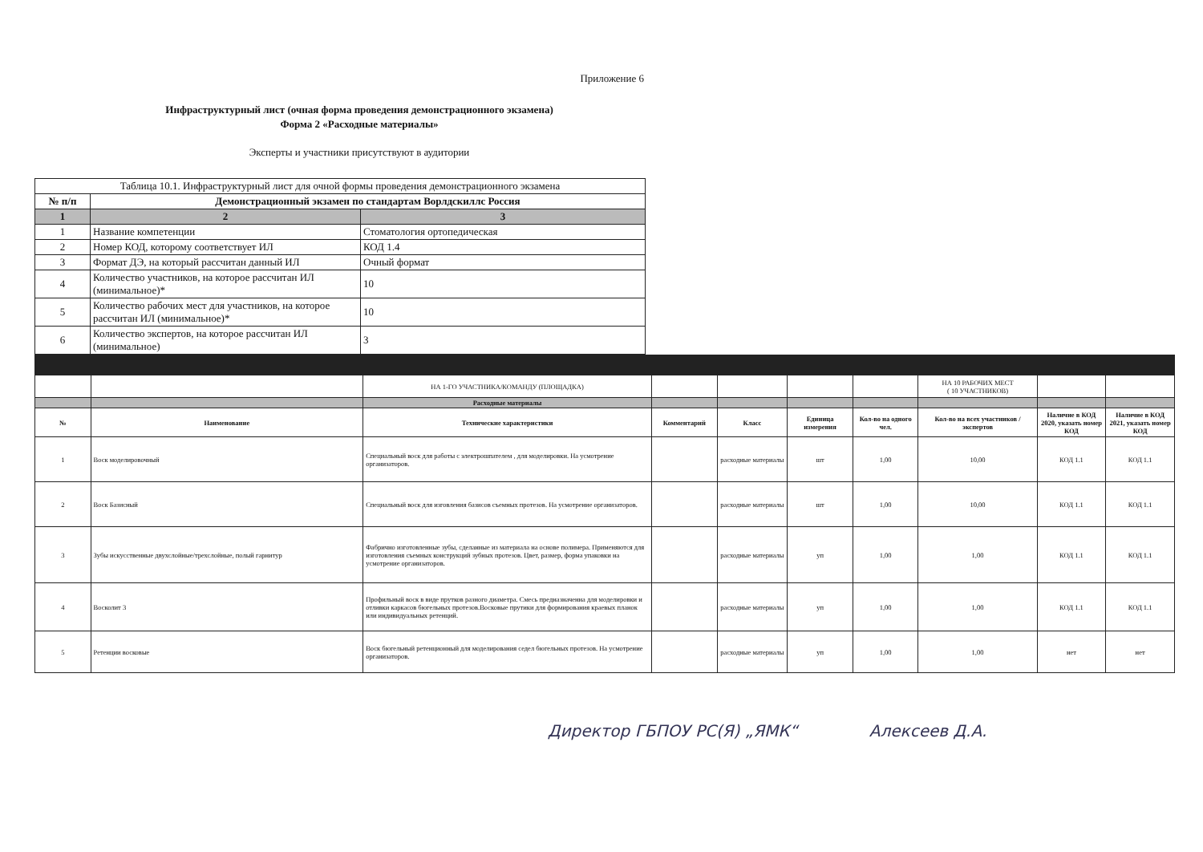Приложение 6
Инфраструктурный лист (очная форма проведения демонстрационного экзамена)
Форма 2 «Расходные материалы»
Эксперты и участники присутствуют в аудитории
| Таблица 10.1. Инфраструктурный лист для очной формы проведения демонстрационного экзамена | | |
| № п/п | Демонстрационный экзамен по стандартам Ворлдскиллс Россия | |
| 1 | 2 | 3 |
| 1 | Название компетенции | Стоматология ортопедическая |
| 2 | Номер КОД, которому соответствует ИЛ | КОД 1.4 |
| 3 | Формат ДЭ, на который рассчитан данный ИЛ | Очный формат |
| 4 | Количество участников, на которое рассчитан ИЛ (минимальное)* | 10 |
| 5 | Количество рабочих мест для участников, на которое рассчитан ИЛ (минимальное)* | 10 |
| 6 | Количество экспертов, на которое рассчитан ИЛ (минимальное) | 3 |
| | | НА 1-ГО УЧАСТНИКА/КОМАНДУ (ПЛОЩАДКА) | | | | | НА 10 РАБОЧИХ МЕСТ ( 10 УЧАСТНИКОВ) | | |
| | | Расходные материалы | | | | | | | |
| № | Наименование | Технические характеристики | Комментарий | Класс | Единица измерения | Кол-во на одного чел. | Кол-во на всех участников / экспертов | Наличие в КОД 2020, указать номер КОД | Наличие в КОД 2021, указать номер КОД |
| 1 | Воск моделировочный | Специальный воск для работы с электрошпателем , для моделировки. На усмотрение организаторов. | | расходные материалы | шт | 1,00 | 10,00 | КОД 1.1 | КОД 1.1 |
| 2 | Воск Базисный | Специальный воск для изговления базисов съемных протезов. На усмотрение организаторов. | | расходные материалы | шт | 1,00 | 10,00 | КОД 1.1 | КОД 1.1 |
| 3 | Зубы искусственные двухслойные/трехслойные, полый гарнитур | Фабрично изготовленные зубы, сделанные из материала на основе полимера. Применяются для изготовления съемных конструкций зубных протезов. Цвет, размер, форма упаковки на усмотрение организаторов. | | расходные материалы | уп | 1,00 | 1,00 | КОД 1.1 | КОД 1.1 |
| 4 | Восколит 3 | Профильный воск в виде прутков разного диаметра. Смесь предназначенна для моделировки и отливки каркасов бюгельных протезов.Восковые прутики для формирования краевых планок или индивидуальных ретенций. | | расходные материалы | уп | 1,00 | 1,00 | КОД 1.1 | КОД 1.1 |
| 5 | Ретенции восковые | Воск бюгельный ретенционный для моделирования седел бюгельных протезов. На усмотрение организаторов. | | расходные материалы | уп | 1,00 | 1,00 | нет | нет |
Директор ГБПОУ РС(Я) „ЯМК“ Алексеев Д.А.